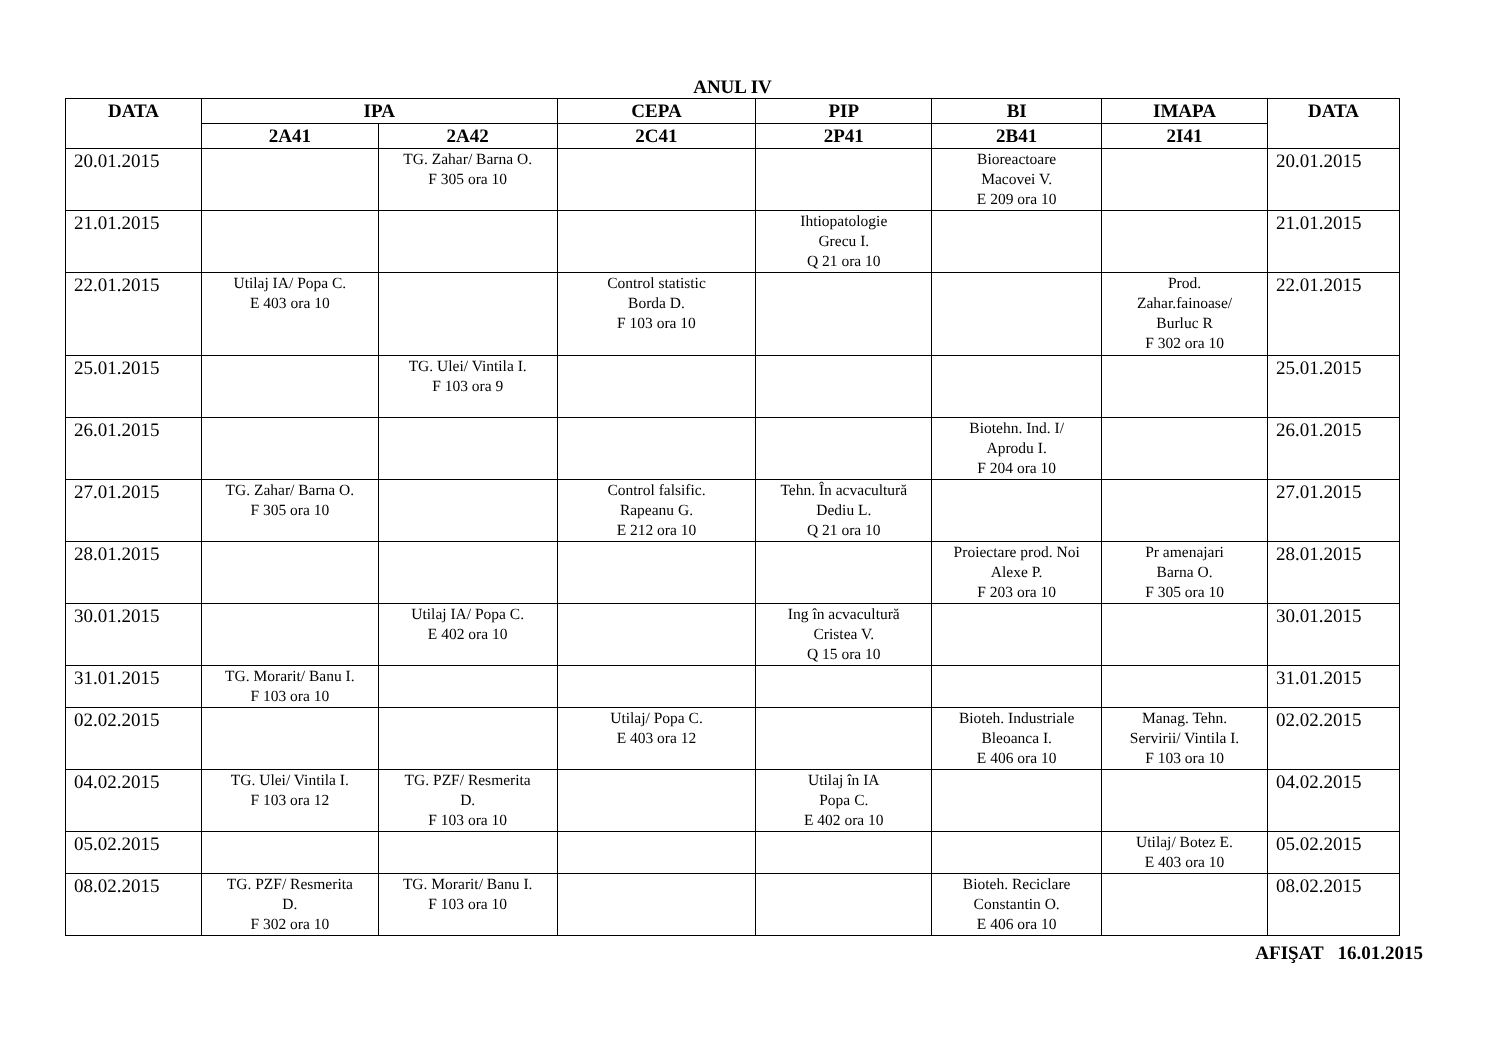ANUL IV
| DATA | IPA | | CEPA | PIP | BI | IMAPA | DATA |
| --- | --- | --- | --- | --- | --- | --- | --- |
| | 2A41 | 2A42 | 2C41 | 2P41 | 2B41 | 2I41 | |
| 20.01.2015 | | TG. Zahar/ Barna O. F 305 ora 10 | | | Bioreactoare Macovei V. E 209 ora 10 | | 20.01.2015 |
| 21.01.2015 | | | | Ihtiopatologie Grecu I. Q 21 ora 10 | | | 21.01.2015 |
| 22.01.2015 | Utilaj IA/ Popa C. E 403 ora 10 | | Control statistic Borda D. F 103 ora 10 | | | Prod. Zahar.fainoase/ Burluc R F 302 ora 10 | 22.01.2015 |
| 25.01.2015 | | TG. Ulei/ Vintila I. F 103 ora 9 | | | | | 25.01.2015 |
| 26.01.2015 | | | | | Biotehn. Ind. I/ Aprodu I. F 204 ora 10 | | 26.01.2015 |
| 27.01.2015 | TG. Zahar/ Barna O. F 305 ora 10 | | Control falsific. Rapeanu G. E 212 ora 10 | Tehn. În acvacultură Dediu L. Q 21 ora 10 | | | 27.01.2015 |
| 28.01.2015 | | | | | Proiectare prod. Noi Alexe P. F 203 ora 10 | Pr amenajari Barna O. F 305 ora 10 | 28.01.2015 |
| 30.01.2015 | | Utilaj IA/ Popa C. E 402 ora 10 | | Ing în acvacultură Cristea V. Q 15 ora 10 | | | 30.01.2015 |
| 31.01.2015 | TG. Morarit/ Banu I. F 103 ora 10 | | | | | | 31.01.2015 |
| 02.02.2015 | | | Utilaj/ Popa C. E 403 ora 12 | | Bioteh. Industriale Bleoanca I. E 406 ora 10 | Manag. Tehn. Servirii/ Vintila I. F 103 ora 10 | 02.02.2015 |
| 04.02.2015 | TG. Ulei/ Vintila I. F 103 ora 12 | TG. PZF/ Resmerita D. F 103 ora 10 | | Utilaj în IA Popa C. E 402 ora 10 | | | 04.02.2015 |
| 05.02.2015 | | | | | | Utilaj/ Botez E. E 403 ora 10 | 05.02.2015 |
| 08.02.2015 | TG. PZF/ Resmerita D. F 302 ora 10 | TG. Morarit/ Banu I. F 103 ora 10 | | | Bioteh. Reciclare Constantin O. E 406 ora 10 | | 08.02.2015 |
AFIŞAT 16.01.2015